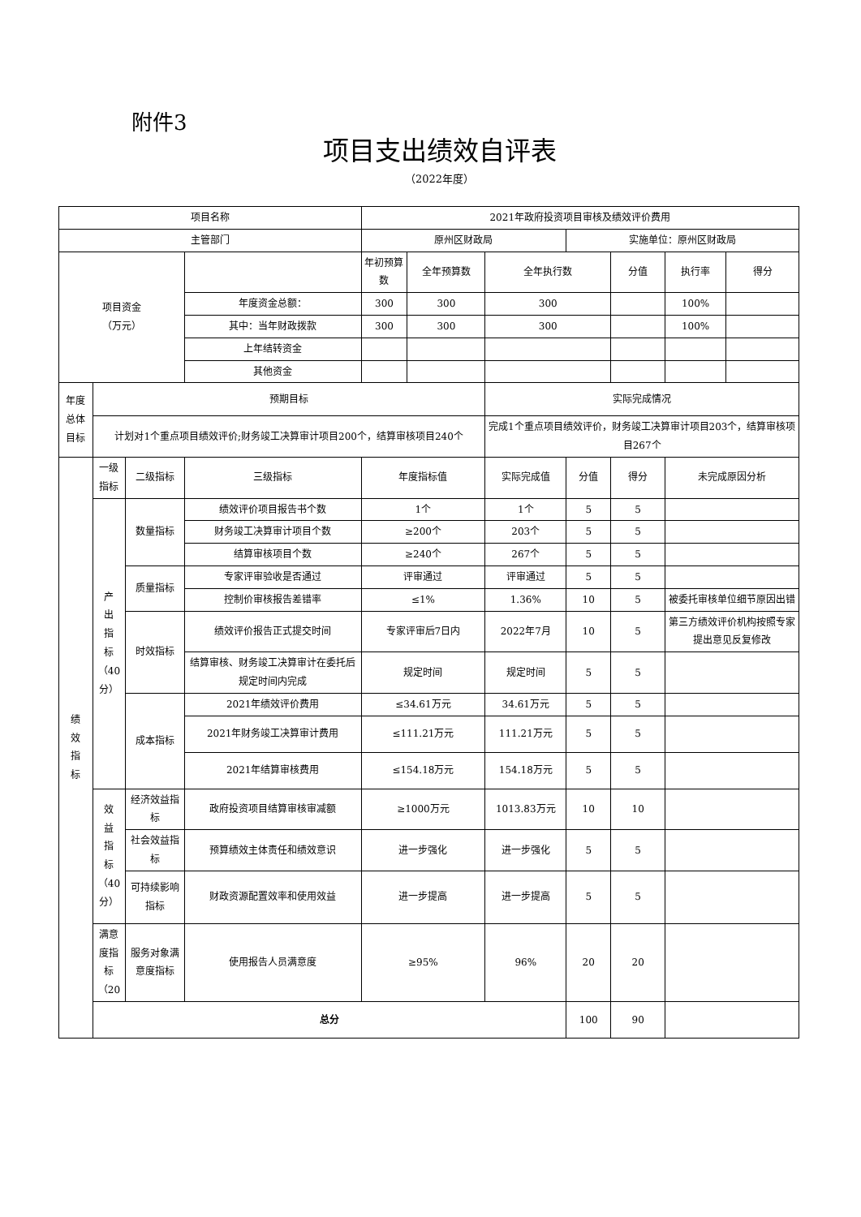附件3
项目支出绩效自评表
（2022年度）
| 项目名称 | | | | 2021年政府投资项目审核及绩效评价费用 | | | | | | |
| 主管部门 | | | | 原州区财政局 | | | 实施单位：原州区财政局 | | | |
| 项目资金 （万元） | | | | 年初预算数 | 全年预算数 | 全年执行数 | | 分值 | 执行率 | 得分 |
| | | | 年度资金总额： | 300 | 300 | 300 | | | 100% | |
| | | | 其中：当年财政拨款 | 300 | 300 | 300 | | | 100% | |
| | | | 上年结转资金 | | | | | | | |
| | | | 其他资金 | | | | | | | |
| 年度 总体 目标 | 预期目标 | | | | | 实际完成情况 | | | | |
| | 计划对1个重点项目绩效评价;财务竣工决算审计项目200个，结算审核项目240个 | | | | | 完成1个重点项目绩效评价，财务竣工决算审计项目203个，结算审核项目267个 | | | | |
| 绩 效 指 标 | 一级 指标 | 二级指标 | 三级指标 | 年度指标值 | | 实际完成值 | 分值 | 得分 | 未完成原因分析 | |
| | 产 出 指 标 （40 分） | 数量指标 | 绩效评价项目报告书个数 | 1个 | | 1个 | 5 | 5 | | |
| | | | 财务竣工决算审计项目个数 | ≥200个 | | 203个 | 5 | 5 | | |
| | | | 结算审核项目个数 | ≥240个 | | 267个 | 5 | 5 | | |
| | | 质量指标 | 专家评审验收是否通过 | 评审通过 | | 评审通过 | 5 | 5 | | |
| | | | 控制价审核报告差错率 | ≤1% | | 1.36% | 10 | 5 | 被委托审核单位细节原因出错 | |
| | | 时效指标 | 绩效评价报告正式提交时间 | 专家评审后7日内 | | 2022年7月 | 10 | 5 | 第三方绩效评价机构按照专家提出意见反复修改 | |
| | | | 结算审核、财务竣工决算审计在委托后规定时间内完成 | 规定时间 | | 规定时间 | 5 | 5 | | |
| | | 成本指标 | 2021年绩效评价费用 | ≤34.61万元 | | 34.61万元 | 5 | 5 | | |
| | | | 2021年财务竣工决算审计费用 | ≤111.21万元 | | 111.21万元 | 5 | 5 | | |
| | | | 2021年结算审核费用 | ≤154.18万元 | | 154.18万元 | 5 | 5 | | |
| | 效 益 指 标 （40 分） | 经济效益指标 | 政府投资项目结算审核审减额 | ≥1000万元 | | 1013.83万元 | 10 | 10 | | |
| | | 社会效益指标 | 预算绩效主体责任和绩效意识 | 进一步强化 | | 进一步强化 | 5 | 5 | | |
| | | 可持续影响指标 | 财政资源配置效率和使用效益 | 进一步提高 | | 进一步提高 | 5 | 5 | | |
| | 满意度指标（20 | 服务对象满意度指标 | 使用报告人员满意度 | ≥95% | | 96% | 20 | 20 | | |
| | 总分 | | | | | | 100 | 90 | | |